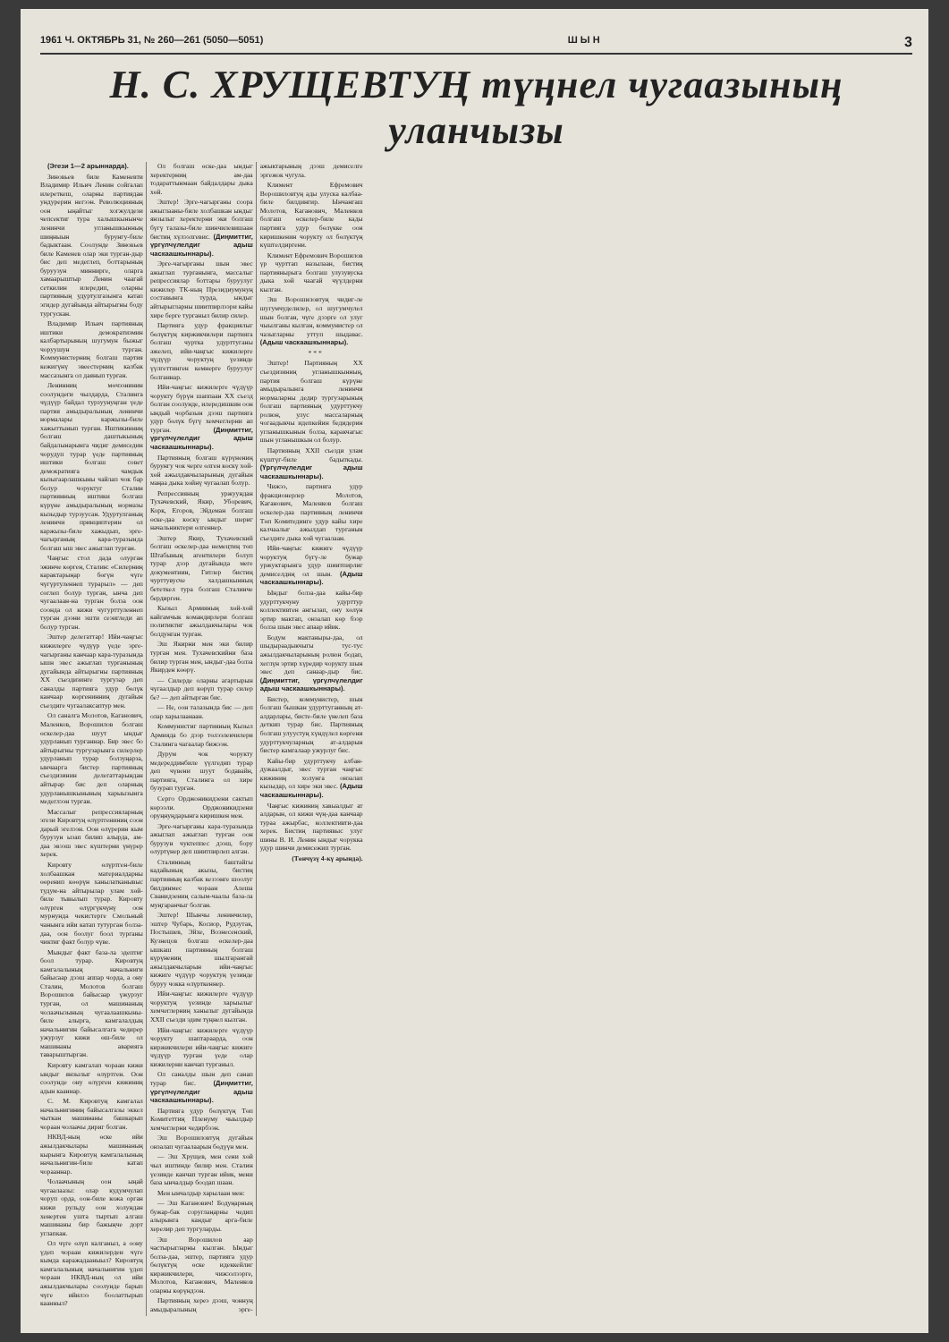1961 Ч. ОКТЯБРЬ 31, № 260—261 (5050—5051) Ш Ы Н 3
Н. С. ХРУЩЕВТУҢ түңнел чугаазының уланчызы
(Эгези 1—2 арыннарда).
Зиновьев биле Каменевти Владимир Ильич Ленин сойгалап илереткеш, оларны партиядан ундурерин негээн. Революцияның оон ыңайтыг хогжулдези чепсектиг тура халышкынынче ленинчи угланышкынның шиңныын бурунгу-биле бадыктаан. Соолунде Зиновьев биле Каменев олар эки турган-дыр бис деп медеглеп, боттарының буруузун миннирге, оларга хамаарыштыр Ленин чаагай сеткилин илередип, оларны партияның удуртулгазынга катап эгидер дугайында айтырыгны боду тургускан.
Владимир Ильич партияның иштики демократизмин калбартырының шугумун быжыг чоруушун турган. Коммунистерниң болгаш партия кежигүнү эвеестерниң калбак массазынга ол даянып турган.
Ленинниң мөчээнинин соолундеги чылдарда, Сталинга чүдүүр байдал турзуунуңган үеде партия амыдыралының ленинчи нормалары каржызы-биле хажыттынып турган. Иштикинниң болгаш даштыкының байдалынарынга чидиг демиседин чорудуп турар үеде партияның иштики болгаш совет демократияга чамдык кызыгаарлашкыны чайлап чок бар болур чоруктуг Сталин партиянның иштики болгаш күрүне амыдыралының нормазы кызыдыр турзуусан. Удуртулганың ленинчи принциптерин ол каржызы-биле хажыдып, эрге-чагырганың кара-туразында болгаш ыш эвес ажыглап турган.
Чаңгыс стол дада олурган эжинче көрген, Сталин: «Силерниң карактарыңар бөгүн чүге чүгүртуленнеп турарыл» — деп сөглеп болур турган, ынча деп чугаалаан-на турган болза оон соонда ол кижи чугурттуленнеп турган дээни эшти сеэигледи ап болур турган.
Эштер делегаттар! Ийи-чаңгыс кижилерге чүдүүр үеде эрге-чагырганы канчаар кара-туразында ышн эвес ажыглап турганының дугайында айтырыгны партияның XX съездизинге тургузар деп саналды партияга удур бөлүк канчаар көргенинниң дугайын съездиге чугаалаксаптур мен.
Ол саналга Молотов, Каганович, Маленков, Ворошилов болгаш өскелер-даа шуут ындыг удурланып турганнар. Бир эвес бо айтырыгны тургузарынга силерлер удурланып турар болзуңарза, ынчаарга бистер партияның съездизинин делегаттарындан айтырар бис деп оларның удурланышкынының харыызынга медеглээн турган.
Массалыг репрессияларның эгези Кировтуң өлүртгениниң соон дарый эгелээн. Оон өлүрерин кым бурузун ызап билип алырда, ам-даа эвээш эвес күштерни үнүрер херек.
Кировту өлүртген-биле холбаашкан материалдарны өөренип көөрүн ханылатканывыс тудум-на айтырылар улам хөй-биле тывылып турар. Кировту өлүрген өлүргүкчүнү оон мурнунда чекистерге Смольный чанынга ийи катап тутурган болза-даа, оон боолуг боол турганы чиктиг факт болур чүве.
Мындыг факт база-ла эдептиг боол турар. Кировтуң камгалалының начальниги байысаар дээш аппар чорда, а ону Сталин, Молотов болгаш Ворошилов байысаар үжурзуг турган, ол машинаның чолаачызының чугаалаашкыны-биле алырга, камгалалдың начальнигин байысалгага чедирер ужурзуг кижи өш-биле ол машинаны аварияга таварыштырган.
Кировту камгалап чораан кижи ындыг янзылыг өлүртген. Оон соолунде ону өлүрген кижиниң адын кааннар.
С. М. Кировтуң камгалал начальнигиниң байысалгазы эккел чыткан машинаны башкарып чораан чолаачы дириг болган.
НКВД-ның өске ийи ажылдакчылары машинаның кырынга Кировтуң камгалалының начальнигин-биле катап чорааннар.
Чолаачының оон ыңай чугаалаазы: олар кудумчулап чоруп орда, оон-биле кожа орган кижи рульду оон холундан хенертен ушта тыртып алгаш машинаны бир бажыңче дорт углапкан.
Ол чүге өлүп калганыл, а оону үдеп чораан кижилерден чүге кымда каражадааныыл? Кировтуң камгалалының начальнигин үдеп чораан НКВД-ның ол ийи ажылдакчылары соолунде барып чүге ийилээ боолаттырып каанныл?
Ол болгаш өске-даа ындыг херектерниң ам-даа тодараттынмаан байдалдары дыка хөй.
Эштер! Эрге-чагырганы соора ажыглааны-биле холбашкан ындыг янзылыг херектерни эки болгаш бүгү талазы-биле шинчилевишаан бистиң хүлээлгевис. (Диңмиттиг, үргүлчүлелдиг адыш часкаашкыннары).
Эрге-чагырганы шын эвес ажыглап турганынга, массалыг репрессиялар боттары буруулуг кижилер ТК-ның Президиумунуң составынга турда, ындыг айтырыгларны шиитпирлээри кайы хире берге турганыл билир силер.
Партияга удур фракциялыг бөлүктүң киржикчилери партияга болгаш чуртка удурттуганы әжелеп, ийи-чаңгыс кижилерге чүдүүр чоруктуң үезинде үүлгеттинген кемнерге буруулуг болганнар.
Ийи-чаңгыс кижилерге чүдүүр чорукту бүрүн шаппаан XX съезд болган соолунде, илередишкин оон ындый чорбазын дээш партияга удур бөлүк бүгү хемчеглерни ап турган. (Диңмиттиг, үргүлчүлелдиг адыш часкаашкыннары).
Партияның болгаш күрүнениң бурунгу чок черге өлген көскү хөй-хөй ажылдакчыларының дугайын маңаа дыка хөйнү чугаалап болур.
Репрессияның уржуундан Тухачевский, Якир, Уборевич, Корк, Егоров, Эйдеман болгаш өске-даа көскү ындыг шериг начальниктери өлгеннер.
Эштер Якир, Тухачевский болгаш өскелер-даа немецтиң төп Штабының агентилери болуп турар дээр дугайында меге документиин, Гитлер бистиң чурттувусче халдашкынның бететкел тура болгаш Сталинче бердирген.
Кызыл Армияның хөй-хөй кайгамчык командирлери болгаш политиктиг ажылдакчылары чок болдунган турган.
Эш Якирни мен эки билир турган мен. Тухачевскийни база билир турган мен, ындыг-даа болза Якирден көөрү.
— Силерде оларны агартырын чүгаалдыр деп көрүп турар силер бе? — деп айтырган бис.
— Не, оон талазында бис — деп олар харылаанаан.
Коммунистиг партияның Кызыл Армияда бо дээр төлээлекчилери Сталинга чагаалар бижээн.
Дурум чок чорукту медереддинбиле үүлгедип турар деп чүвени шуут бодавайн, партияга, Сталинга ол хире бузурап турган.
Серго Орджоникидзени сактып көрээли. Орджоникидзени оруңнуңдарынга киришкен мен.
Эрге-чагырганы кара-туразында ажыглап ажыглап турган оон бурузун чуктеппес дээш, бору өлуртүнер деп шиитпирлеп алган.
Сталинның баштайгы кадайының акызы, бистиң партияның калбак кезээнге шоолуг билдинмес чораан Алеша Сванидзениң салым-чаалы база-ла муңгаранчыг болган.
Эштер! Шынчы ленинчилер, эштер Чубарь, Косиор, Рудзутак, Постышев, Эйхе, Вознесенский, Кузнецов болгаш өскелер-даа ышкаш партияның болгаш күрүнениң шылгарангай ажылдакчыларын ийи-чаңгыс кижиге чүдүүр чоруктуң үезинде буруу чокка өлүрткеннер.
Ийи-чаңгыс кижилерге чүдүүр чоруктуң үезинде харыылыг хемчеглерниң ханылыг дугайында XXII съезди эдим түңнел кылган.
Ийи-чаңгыс кижилерге чүдүүр чорукту шаптараарда, оон киржикчилери ийи-чаңгыс кижиге чүдүүр турган үеде олар кижилерни канчап турганыл.
Ол саналды шын деп санап турар бис. (Диңмиттиг, үргүлчүлелдиг адыш часкаашкыннары).
Партияга удур бөлүктүң Төп Комитеттиң Пленуму чыылдыр хемчеглерни чедирбээн.
Эш Ворошиловтуң дугайын онзалап чугаалаарын бөдүүн мен.
— Эш Хрущев, мен сени хөй чыл иштинде билир мен. Сталин үезинде канчап турган ийик, мени база ынчалдыр боодап шаан.
Мен ынчалдыр харылаан мен:
— Эш Каганович! Бодуңарның бужар-бак соруглаңарны чедип алырынга кандыг арга-биле херелир деп тургуларды.
Эш Ворошилов аар частырыгларны кылган. Ындыг болза-даа, эштер, партияга удур бөлүктүң өске идеккейлиг киржикчилери, чижээлээрге, Молотов, Каганович, Маленков оларны көрүндээн.
Партияның хереэ дээш, чоннуң амыдыралының эрге-ажыктарының дээш демиселге эргежок чугула.
Климент Ефремович Ворошиловтуң ады улуска калбаа-биле билдингир. Ынчангаш Молотов, Каганович, Маленков болгаш өскелер-биле кады партияга удур бөлүкке оон киришкенин чорукту ол бөлүктүң күштелдиргени.
Климент Ефремович Ворошилов үр чурттап назылаан, бистиң партиянырыга болгаш улузувуска дыка хөй чаагай чүүлдерни кылган.
Эш Ворошиловтуң чидиг-ле шугумчуделилер, ол шугумчулел шын болган, чүге дээрге ол улуг чыылганы кылган, коммунистер ол чазыгларны уттуп шыдавас. (Адыш часкаашкыннары).
* * *
Эштер! Партияның XX съездизиниң угланышкынның, партия болгаш күрүне амыдыралынга ленинчи нормаларны дедир тургузарының болгаш партияның удурттукчу ролюн, улус массаларның чогаадыкчы идепкейин бедидерин угланышкынын болза, каракчагыс шын угланышкын ол болур.
Партияның XXII съезди улам күштүг-биле бадыткады. (Үргүлчүлелдиг адыш часкаашкыннары).
Чижээ, партияга удур фракционерлер Молотов, Каганович, Маленков болгаш өскелер-даа партияның ленинчи Төп Комитединге удур кайы хире калчаалыг ажылдап турганын съездиге дыка хөй чугаалаан.
Ийи-чаңгыс кижиге чүдүүр чоруктуң бүгү-ле бужар уржуктарынга удур шиитпирлиг демиселдиң ол шын. (Адыш часкаашкыннары).
Ындыг болза-даа кайы-бир удурттукчуну удурттур коллективтен ангылап, ону хөлүн эртир мактап, онзалап көр бээр болза шын эвес апаар ийик.
Бодум мактаныры-даа, ол шыдыраадыкчыгы тус-тус ажылдакчыларының ролюн бодап, хеглүн эртир хүредир чорукту шын эвес деп санаар-дыр бис. (Диңмиттиг, үргүлчүлелдиг адыш часкаашкыннары).
Бистер, коммунистер, шын болгаш бышкан удурттуганның ат-алдарлары, бисте-биле үнелеп база деткип турар бис. Партияның болгаш улуустуң хүндүлел көргени удурттукчуларның ат-алдарын бистер камгалаар ужурлуг бис.
Кайы-бир удурттукчу албан-дужаалдыг, эвес турган чаңгыс кижиниң холунга онзалап кызыдар, ол хире эки эвес. (Адыш часкаашкыннары).
Чаңгыс кижиниң хавыалдыг ат алдарын, ол кижи чүң-даа канчаар тураа ажырбас, коллективти-даа херек. Бистиң партиявыс улуг шины В. И. Ленин ындыг чорукка удур шинчи демисежип турган.
(Төнчүзү 4-кү арында).